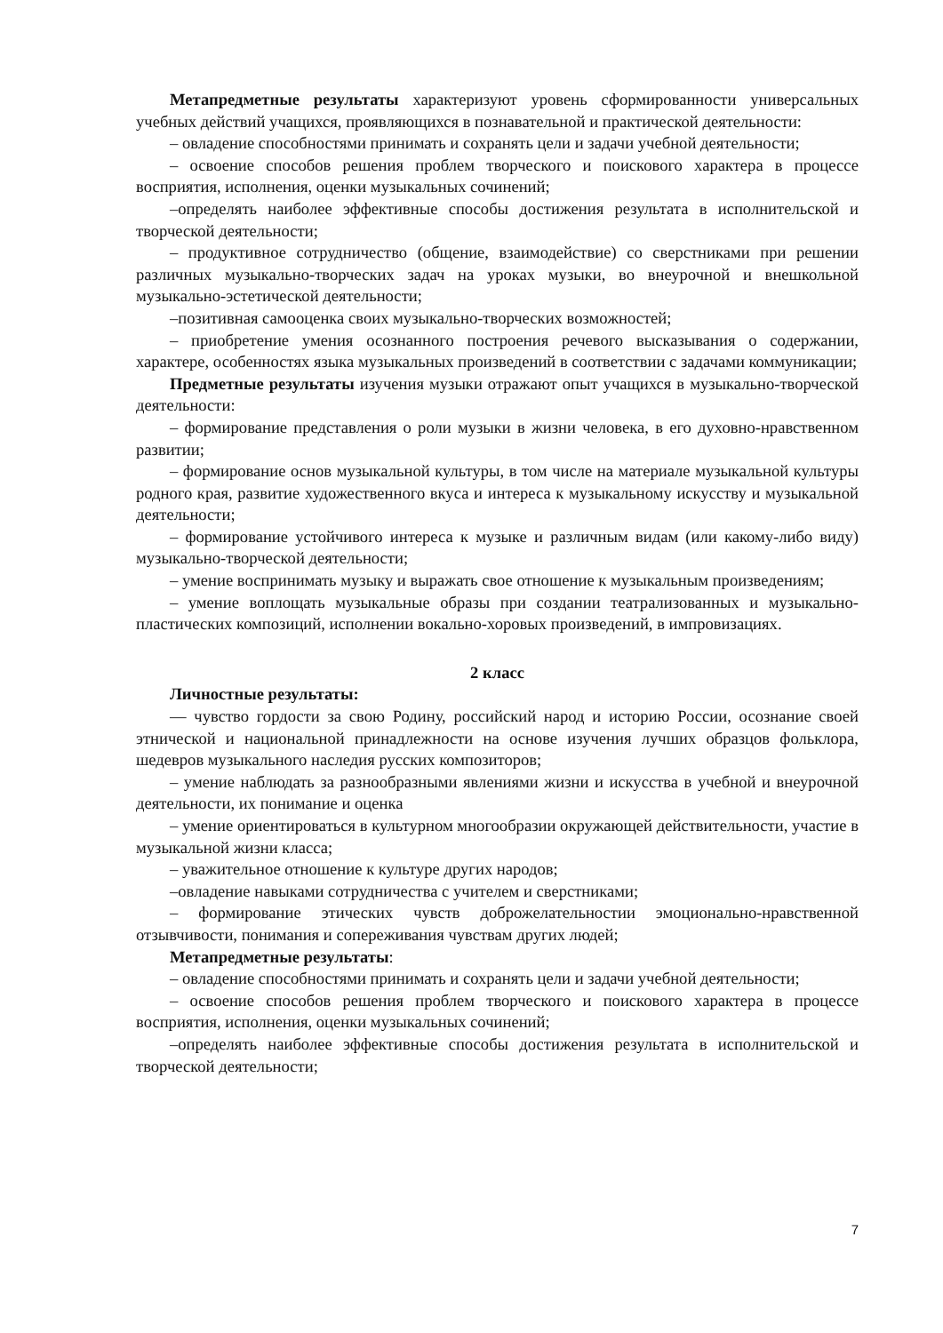Метапредметные результаты характеризуют уровень сформированности универсальных учебных действий учащихся, проявляющихся в познавательной и практической деятельности:
– овладение способностями принимать и сохранять цели и задачи учебной деятельности;
– освоение способов решения проблем творческого и поискового характера в процессе восприятия, исполнения, оценки музыкальных сочинений;
–определять наиболее эффективные способы достижения результата в исполнительской и творческой деятельности;
– продуктивное сотрудничество (общение, взаимодействие) со сверстниками при решении различных музыкально-творческих задач на уроках музыки, во внеурочной и внешкольной музыкально-эстетической деятельности;
–позитивная самооценка своих музыкально-творческих возможностей;
– приобретение умения осознанного построения речевого высказывания о содержании, характере, особенностях языка музыкальных произведений в соответствии с задачами коммуникации;
Предметные результаты изучения музыки отражают опыт учащихся в музыкально-творческой деятельности:
– формирование представления о роли музыки в жизни человека, в его духовно-нравственном развитии;
– формирование основ музыкальной культуры, в том числе на материале музыкальной культуры родного края, развитие художественного вкуса и интереса к музыкальному искусству и музыкальной деятельности;
– формирование устойчивого интереса к музыке и различным видам (или какому-либо виду) музыкально-творческой деятельности;
– умение воспринимать музыку и выражать свое отношение к музыкальным произведениям;
– умение воплощать музыкальные образы при создании театрализованных и музыкально-пластических композиций, исполнении вокально-хоровых произведений, в импровизациях.
2 класс
Личностные результаты:
— чувство гордости за свою Родину, российский народ и историю России, осознание своей этнической и национальной принадлежности на основе изучения лучших образцов фольклора, шедевров музыкального наследия русских композиторов;
– умение наблюдать за разнообразными явлениями жизни и искусства в учебной и внеурочной деятельности, их понимание и оценка
– умение ориентироваться в культурном многообразии окружающей действительности, участие в музыкальной жизни класса;
– уважительное отношение к культуре других народов;
–овладение навыками сотрудничества с учителем и сверстниками;
– формирование этических чувств доброжелательностии эмоционально-нравственной отзывчивости, понимания и сопереживания чувствам других людей;
Метапредметные результаты:
– овладение способностями принимать и сохранять цели и задачи учебной деятельности;
– освоение способов решения проблем творческого и поискового характера в процессе восприятия, исполнения, оценки музыкальных сочинений;
–определять наиболее эффективные способы достижения результата в исполнительской и творческой деятельности;
7